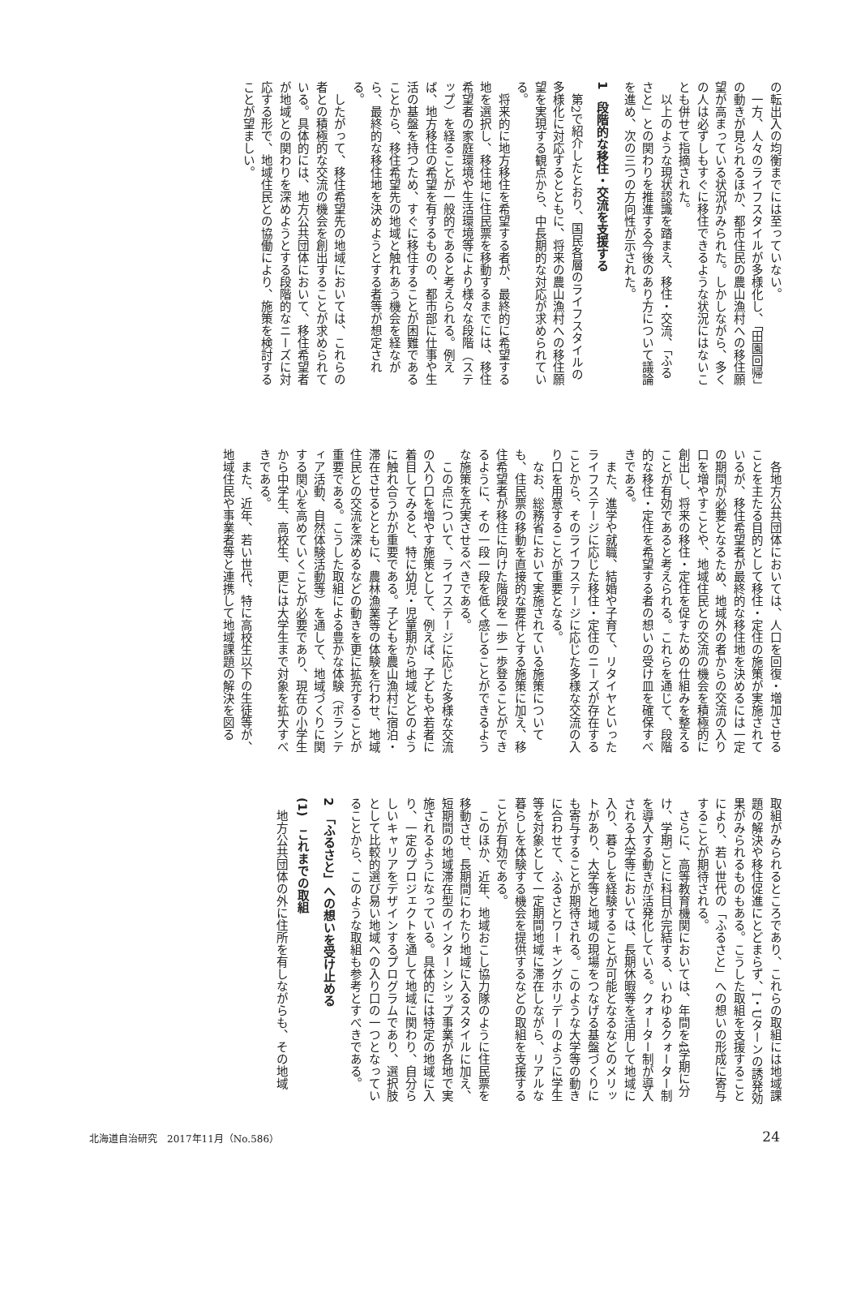の転出入の均衡までには至っていない。
一方、人々のライフスタイルが多様化し、「田園回帰」の動きが見られるほか、都市住民の農山漁村への移住願望が高まっている状況がみられた。しかしながら、多くの人は必ずしもすぐに移住できるような状況にはないことも併せて指摘された。
以上のような現状認識を踏まえ、移住・交流、「ふるさと」との関わりを推進する今後のあり方について議論を進め、次の三つの方向性が示された。
1　段階的な移住・交流を支援する
第2で紹介したとおり、国民各層のライフスタイルの多様化に対応するとともに、将来の農山漁村への移住願望を実現する観点から、中長期的な対応が求められている。
将来的に地方移住を希望する者が、最終的に希望する地を選択し、移住地に住民票を移動するまでには、移住希望者の家庭環境や生活環境等により様々な段階（ステップ）を経ることが一般的であると考えられる。例えば、地方移住の希望を有するものの、都市部に仕事や生活の基盤を持つため、すぐに移住することが困難であることから、移住希望先の地域と触れあう機会を経ながら、最終的な移住地を決めようとする者等が想定される。
したがって、移住希望先の地域においては、これらの者との積極的な交流の機会を創出することが求められている。具体的には、地方公共団体において、移住希望者が地域との関わりを深めようとする段階的なニーズに対応する形で、地域住民との協働により、施策を検討することが望ましい。
各地方公共団体においては、人口を回復・増加させることを主たる目的として移住・定住の施策が実施されているが、移住希望者が最終的な移住地を決めるには一定の期間が必要となるため、地域外の者からの交流の入り口を増やすことや、地域住民との交流の機会を積極的に創出し、将来の移住・定住を促すための仕組みを整えることが有効であると考えられる。これらを通じて、段階的な移住・定住を希望する者の想いの受け皿を確保すべきである。
また、進学や就職、結婚や子育て、リタイヤといったライフステージに応じた移住・定住のニーズが存在することから、そのライフステージに応じた多様な交流の入り口を用意することが重要となる。
なお、総務省において実施されている施策についても、住民票の移動を直接的な要件とする施策に加え、移住希望者が移住に向けた階段を一歩一歩登ることができるように、その一段一段を低く感じることができるような施策を充実させるべきである。
この点について、ライフステージに応じた多様な交流の入り口を増やす施策として、例えば、子どもや若者に着目してみると、特に幼児・児童期から地域とどのように触れ合うかが重要である。子どもを農山漁村に宿泊・滞在させるとともに、農林漁業等の体験を行わせ、地域住民との交流を深めるなどの動きを更に拡充することが重要である。こうした取組による豊かな体験（ボランティア活動、自然体験活動等）を通して、地域づくりに関する関心を高めていくことが必要であり、現在の小学生から中学生、高校生、更には大学生まで対象を拡大すべきである。
また、近年、若い世代、特に高校生以下の生徒等が、地域住民や事業者等と連携して地域課題の解決を図る
取組がみられるところであり、これらの取組には地域課題の解決や移住促進にとどまらず、I・Uターンの誘発効果がみられるものもある。こうした取組を支援することにより、若い世代の「ふるさと」への想いの形成に寄与することが期待される。
さらに、高等教育機関においては、年間を4学期に分け、学期ごとに科目が完結する、いわゆるクォーター制を導入する動きが活発化している。クォーター制が導入される大学等においては、長期休暇等を活用して地域に入り、暮らしを経験することが可能となるなどのメリットがあり、大学等と地域の現場をつなげる基盤づくりにも寄与することが期待される。このような大学等の動きに合わせて、ふるさとワーキングホリデーのように学生等を対象として一定期間地域に滞在しながら、リアルな暮らしを体験する機会を提供するなどの取組を支援することが有効である。
このほか、近年、地域おこし協力隊のように住民票を移動させ、長期間にわたり地域に入るスタイルに加え、短期間の地域滞在型のインターンシップ事業が各地で実施されるようになっている。具体的には特定の地域に入り、一定のプロジェクトを通して地域に関わり、自分らしいキャリアをデザインするプログラムであり、選択肢として比較的選び易い地域への入り口の一つとなっていることから、このような取組も参考とすべきである。
2　「ふるさと」への想いを受け止める
(1)　これまでの取組
地方公共団体の外に住所を有しながらも、その地域
北海道自治研究　2017年11月（No.586） 24